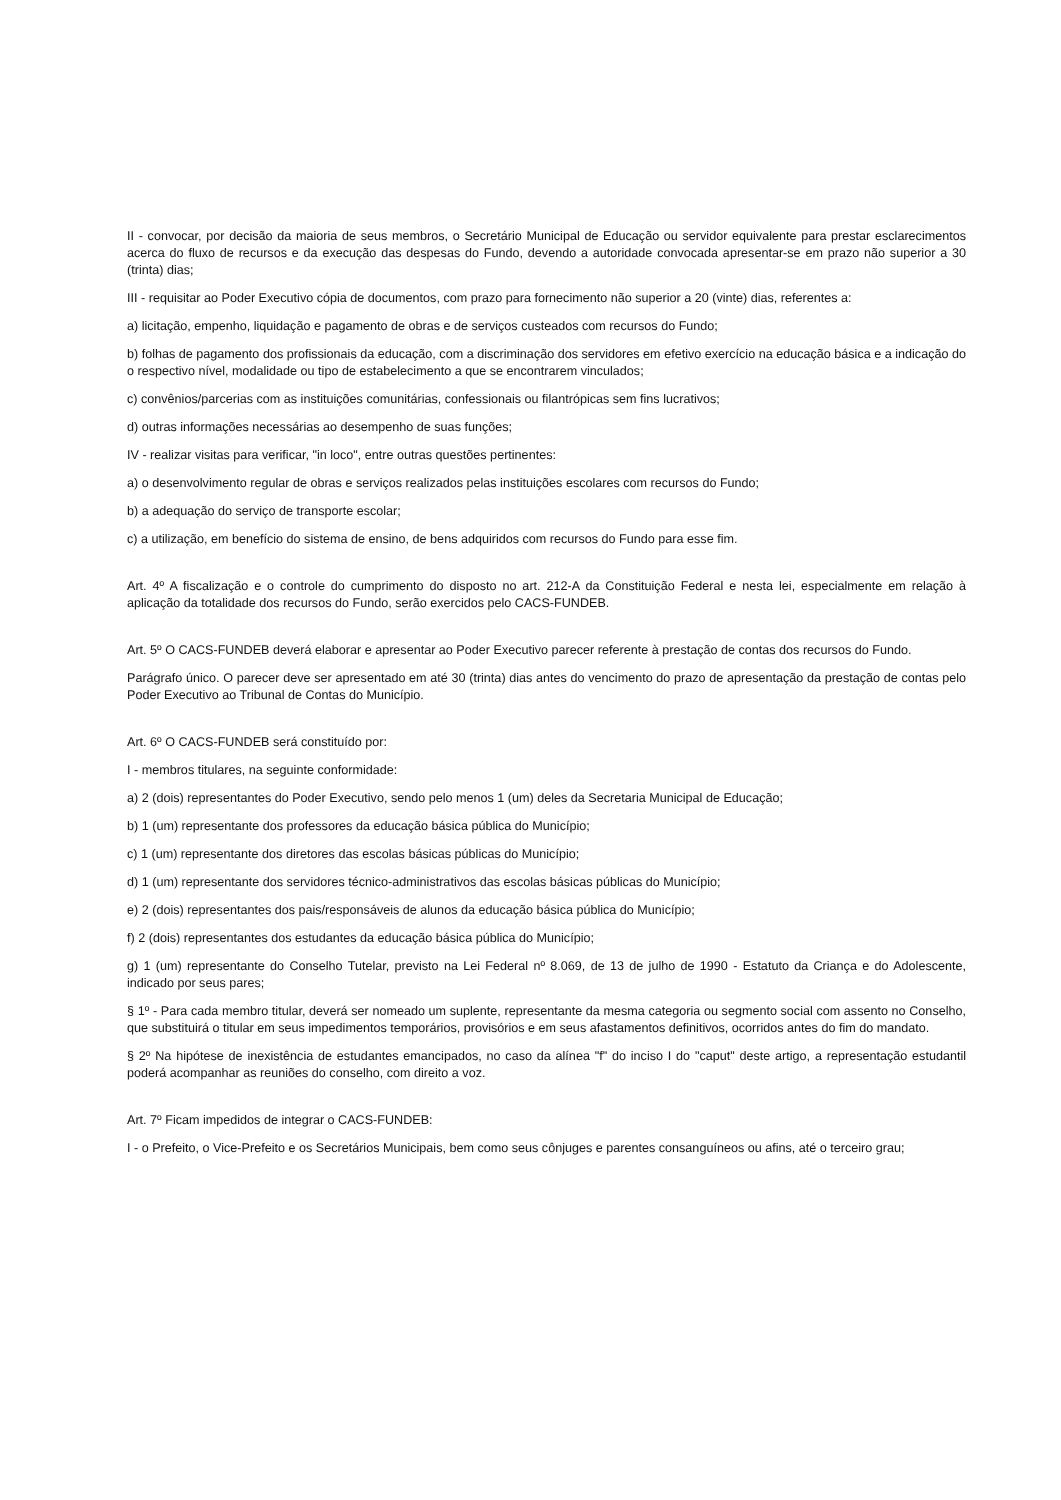II - convocar, por decisão da maioria de seus membros, o Secretário Municipal de Educação ou servidor equivalente para prestar esclarecimentos acerca do fluxo de recursos e da execução das despesas do Fundo, devendo a autoridade convocada apresentar-se em prazo não superior a 30 (trinta) dias;
III - requisitar ao Poder Executivo cópia de documentos, com prazo para fornecimento não superior a 20 (vinte) dias, referentes a:
a) licitação, empenho, liquidação e pagamento de obras e de serviços custeados com recursos do Fundo;
b) folhas de pagamento dos profissionais da educação, com a discriminação dos servidores em efetivo exercício na educação básica e a indicação do o respectivo nível, modalidade ou tipo de estabelecimento a que se encontrarem vinculados;
c) convênios/parcerias com as instituições comunitárias, confessionais ou filantrópicas sem fins lucrativos;
d) outras informações necessárias ao desempenho de suas funções;
IV - realizar visitas para verificar, "in loco", entre outras questões pertinentes:
a) o desenvolvimento regular de obras e serviços realizados pelas instituições escolares com recursos do Fundo;
b) a adequação do serviço de transporte escolar;
c) a utilização, em benefício do sistema de ensino, de bens adquiridos com recursos do Fundo para esse fim.
Art. 4º A fiscalização e o controle do cumprimento do disposto no art. 212-A da Constituição Federal e nesta lei, especialmente em relação à aplicação da totalidade dos recursos do Fundo, serão exercidos pelo CACS-FUNDEB.
Art. 5º O CACS-FUNDEB deverá elaborar e apresentar ao Poder Executivo parecer referente à prestação de contas dos recursos do Fundo.
Parágrafo único. O parecer deve ser apresentado em até 30 (trinta) dias antes do vencimento do prazo de apresentação da prestação de contas pelo Poder Executivo ao Tribunal de Contas do Município.
Art. 6º O CACS-FUNDEB será constituído por:
I - membros titulares, na seguinte conformidade:
a) 2 (dois) representantes do Poder Executivo, sendo pelo menos 1 (um) deles da Secretaria Municipal de Educação;
b) 1 (um) representante dos professores da educação básica pública do Município;
c) 1 (um) representante dos diretores das escolas básicas públicas do Município;
d) 1 (um) representante dos servidores técnico-administrativos das escolas básicas públicas do Município;
e) 2 (dois) representantes dos pais/responsáveis de alunos da educação básica pública do Município;
f) 2 (dois) representantes dos estudantes da educação básica pública do Município;
g) 1 (um) representante do Conselho Tutelar, previsto na Lei Federal nº 8.069, de 13 de julho de 1990 - Estatuto da Criança e do Adolescente, indicado por seus pares;
§ 1º - Para cada membro titular, deverá ser nomeado um suplente, representante da mesma categoria ou segmento social com assento no Conselho, que substituirá o titular em seus impedimentos temporários, provisórios e em seus afastamentos definitivos, ocorridos antes do fim do mandato.
§ 2º Na hipótese de inexistência de estudantes emancipados, no caso da alínea "f" do inciso I do "caput" deste artigo, a representação estudantil poderá acompanhar as reuniões do conselho, com direito a voz.
Art. 7º Ficam impedidos de integrar o CACS-FUNDEB:
I - o Prefeito, o Vice-Prefeito e os Secretários Municipais, bem como seus cônjuges e parentes consanguíneos ou afins, até o terceiro grau;